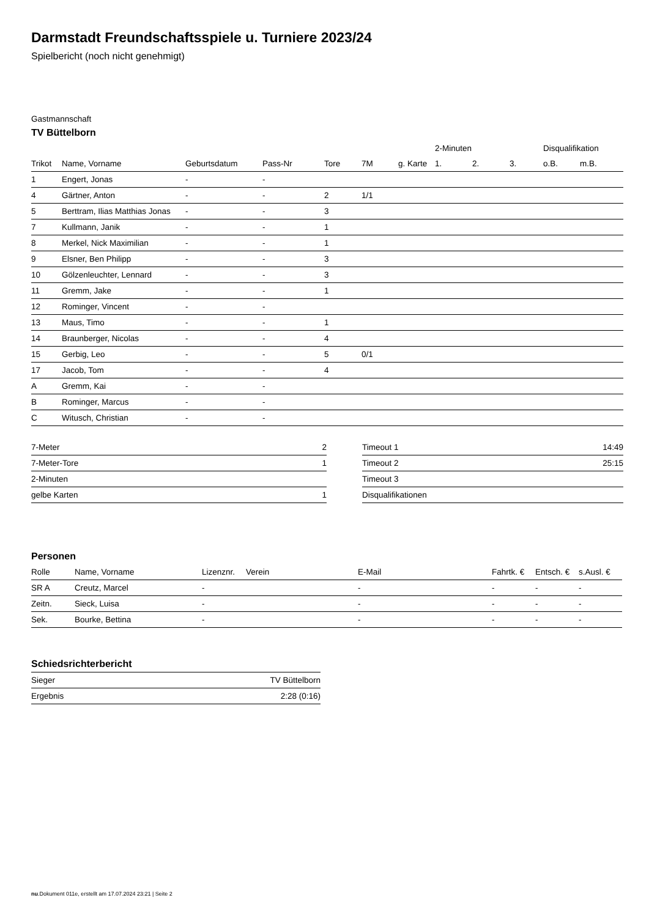Darmstadt Freundschaftsspiele u. Turniere 2023/24
Spielbericht (noch nicht genehmigt)
Gastmannschaft
TV Büttelborn
| | | | | | | | 2-Minuten | | | Disqualifikation | |
| --- | --- | --- | --- | --- | --- | --- | --- | --- | --- | --- | --- |
| Trikot | Name, Vorname | Geburtsdatum | Pass-Nr | Tore | 7M | g. Karte | 1. | 2. | 3. | o.B. | m.B. |
| 1 | Engert, Jonas | - | - | | | | | | | | |
| 4 | Gärtner, Anton | - | - | 2 | 1/1 | | | | | | |
| 5 | Berttram, Ilias Matthias Jonas | - | - | 3 | | | | | | | |
| 7 | Kullmann, Janik | - | - | 1 | | | | | | | |
| 8 | Merkel, Nick Maximilian | - | - | 1 | | | | | | | |
| 9 | Elsner, Ben Philipp | - | - | 3 | | | | | | | |
| 10 | Gölzenleuchter, Lennard | - | - | 3 | | | | | | | |
| 11 | Gremm, Jake | - | - | 1 | | | | | | | |
| 12 | Rominger, Vincent | - | - | | | | | | | | |
| 13 | Maus, Timo | - | - | 1 | | | | | | | |
| 14 | Braunberger, Nicolas | - | - | 4 | | | | | | | |
| 15 | Gerbig, Leo | - | - | 5 | 0/1 | | | | | | |
| 17 | Jacob, Tom | - | - | 4 | | | | | | | |
| A | Gremm, Kai | - | - | | | | | | | | |
| B | Rominger, Marcus | - | - | | | | | | | | |
| C | Witusch, Christian | - | - | | | | | | | | |
| 7-Meter | 2 |
| 7-Meter-Tore | 1 |
| 2-Minuten | |
| gelbe Karten | 1 |
| Timeout 1 | 14:49 |
| Timeout 2 | 25:15 |
| Timeout 3 | |
| Disqualifikationen | |
Personen
| Rolle | Name, Vorname | Lizenznr. | Verein | E-Mail | Fahrtk. € | Entsch. € | s.Ausl. € |
| --- | --- | --- | --- | --- | --- | --- | --- |
| SR A | Creutz, Marcel | - | | - | - | - | - |
| Zeitn. | Sieck, Luisa | - | | - | - | - | - |
| Sek. | Bourke, Bettina | - | | - | - | - | - |
Schiedsrichterbericht
| Sieger | TV Büttelborn |
| Ergebnis | 2:28 (0:16) |
nu.Dokument 011e, erstellt am 17.07.2024 23:21 | Seite 2